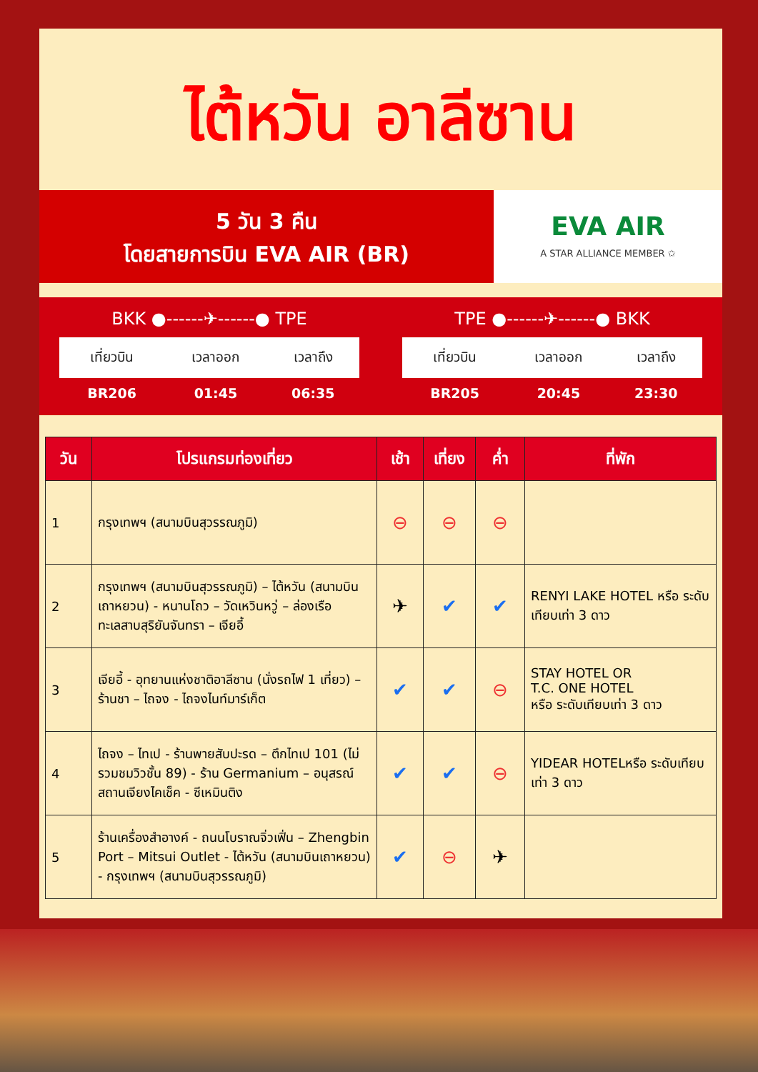ไต้หวัน อาลีซาน
5 วัน 3 คืน
โดยสายการบิน EVA AIR (BR)
EVA AIR
A STAR ALLIANCE MEMBER ✩
BKK ●------✈------● TPE
| เที่ยวบิน | เวลาออก | เวลาถึง |
| --- | --- | --- |
| BR206 | 01:45 | 06:35 |
TPE ●------✈------● BKK
| เที่ยวบิน | เวลาออก | เวลาถึง |
| --- | --- | --- |
| BR205 | 20:45 | 23:30 |
| วัน | โปรแกรมท่องเที่ยว | เช้า | เที่ยง | ค่ำ | ที่พัก |
| --- | --- | --- | --- | --- | --- |
| 1 | กรุงเทพฯ (สนามบินสุวรรณภูมิ) | ⊖ | ⊖ | ⊖ | |
| 2 | กรุงเทพฯ (สนามบินสุวรรณภูมิ) – ไต้หวัน (สนามบินเถาหยวน) - หนานโถว – วัดเหวินหวู่ – ล่องเรือทะเลสาบสุริยันจันทรา – เจียอี้ | ✈ | ✔ | ✔ | RENYI LAKE HOTEL หรือ ระดับเทียบเท่า 3 ดาว |
| 3 | เจียอี้ - อุทยานแห่งชาติอาลีซาน (นั่งรถไฟ 1 เที่ยว) – ร้านชา – ไถจง - ไถจงไนท์มาร์เก็ต | ✔ | ✔ | ⊖ | STAY HOTEL OR T.C. ONE HOTEL หรือ ระดับเทียบเท่า 3 ดาว |
| 4 | ไถจง – ไทเป - ร้านพายสับปะรด – ตึกไทเป 101 (ไม่รวมชมวิวชั้น 89) - ร้าน Germanium – อนุสรณ์สถานเจียงไคเช็ค - ซีเหมินติง | ✔ | ✔ | ⊖ | YIDEAR HOTELหรือ ระดับเทียบเท่า 3 ดาว |
| 5 | ร้านเครื่องสำอางค์ - ถนนโบราณจิ่วเฟิ่น – Zhengbin Port – Mitsui Outlet - ไต้หวัน (สนามบินเถาหยวน) - กรุงเทพฯ (สนามบินสุวรรณภูมิ) | ✔ | ⊖ | ✈ | |